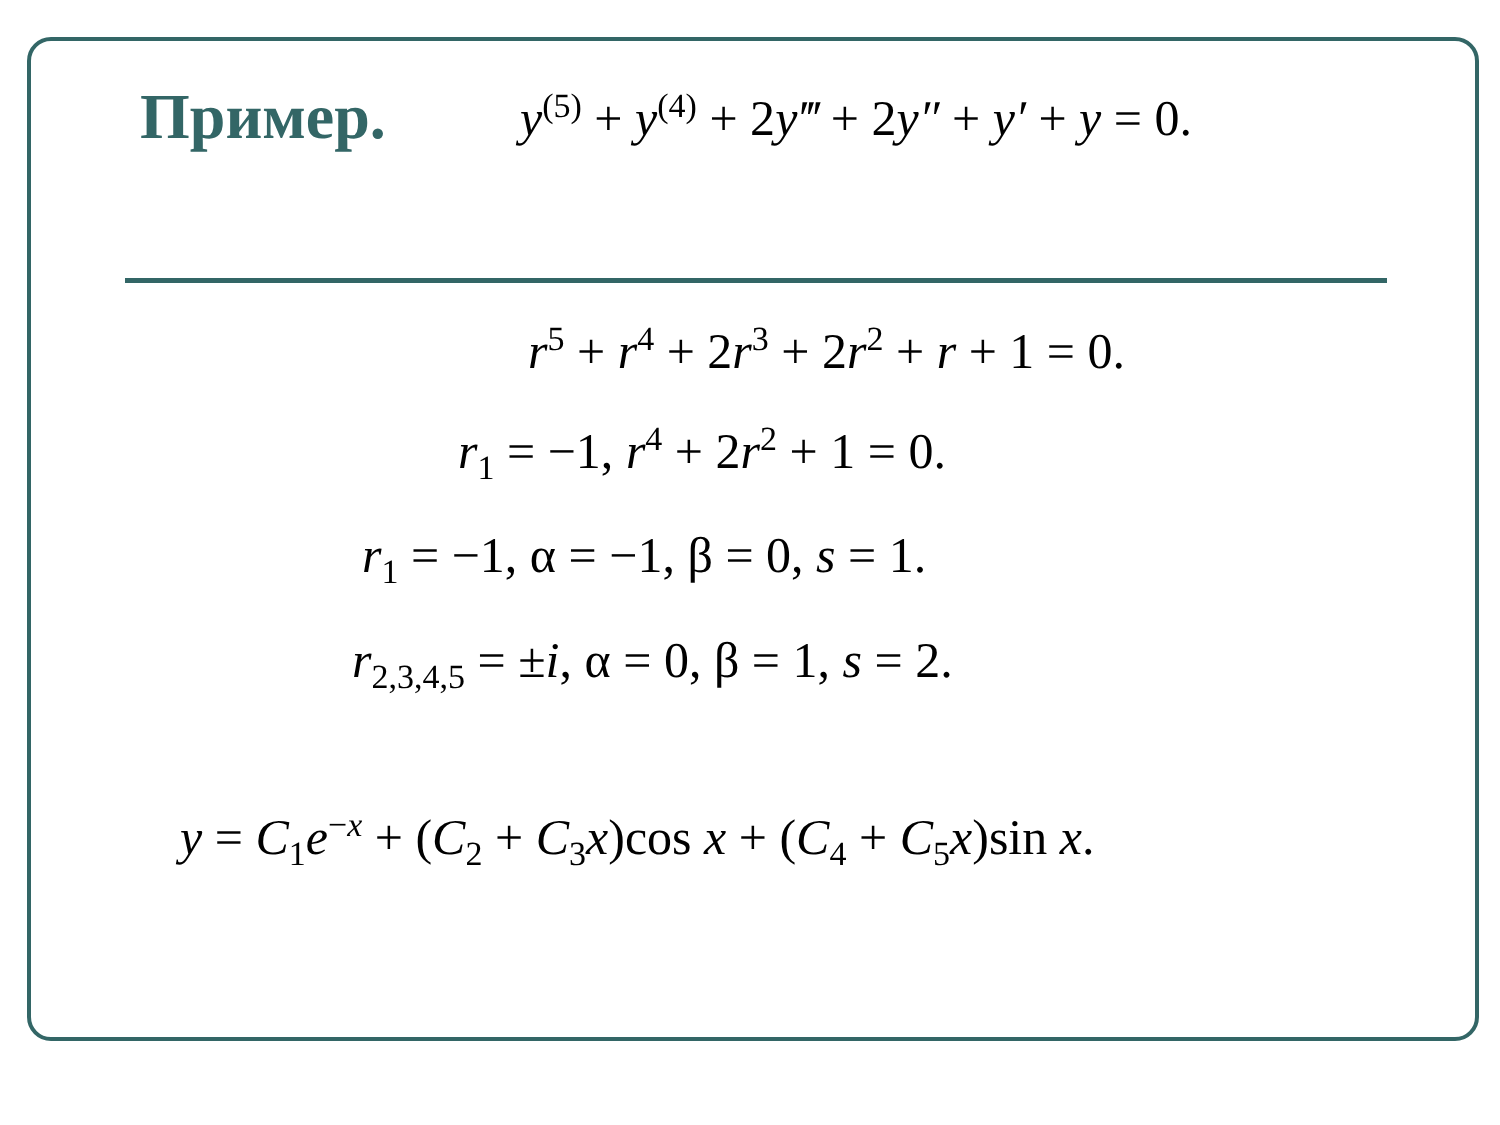Пример.
y<sup>(5)</sup> + y<sup>(4)</sup> + 2y‴ + 2y″ + y′ + y = 0.
r<sup>5</sup> + r<sup>4</sup> + 2r<sup>3</sup> + 2r<sup>2</sup> + r + 1 = 0.
r<sub>1</sub> = −1, r<sup>4</sup> + 2r<sup>2</sup> + 1 = 0.
r<sub>1</sub> = −1, α = −1, β = 0, s = 1.
r<sub>2,3,4,5</sub> = ±i, α = 0, β = 1, s = 2.
y = C<sub>1</sub>e<sup>−x</sup> + (C<sub>2</sub> + C<sub>3</sub>x)cos x + (C<sub>4</sub> + C<sub>5</sub>x)sin x.